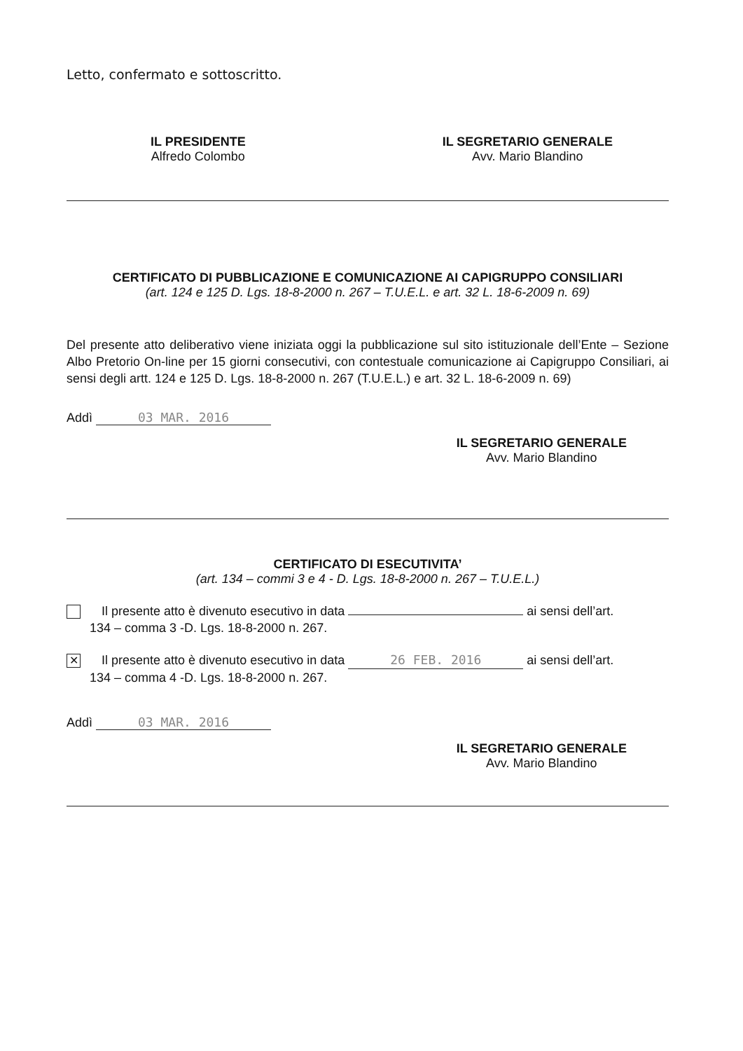Letto, confermato e sottoscritto.
IL PRESIDENTE
Alfredo Colombo
IL SEGRETARIO GENERALE
Avv. Mario Blandino
CERTIFICATO DI PUBBLICAZIONE E COMUNICAZIONE AI CAPIGRUPPO CONSILIARI
(art. 124 e 125 D. Lgs. 18-8-2000 n. 267 – T.U.E.L. e art. 32 L. 18-6-2009 n. 69)
Del presente atto deliberativo viene iniziata oggi la pubblicazione sul sito istituzionale dell’Ente – Sezione Albo Pretorio On-line per 15 giorni consecutivi, con contestuale comunicazione ai Capigruppo Consiliari, ai sensi degli artt. 124 e 125 D. Lgs. 18-8-2000 n. 267 (T.U.E.L.) e art. 32 L. 18-6-2009 n. 69)
Addì 03 MAR. 2016
IL SEGRETARIO GENERALE
Avv. Mario Blandino
CERTIFICATO DI ESECUTIVITA’
(art. 134 – commi 3 e 4 - D. Lgs. 18-8-2000 n. 267 – T.U.E.L.)
Il presente atto è divenuto esecutivo in data ai sensi dell’art.
134 – comma 3 -D. Lgs. 18-8-2000 n. 267.
✕ Il presente atto è divenuto esecutivo in data 26 FEB. 2016 ai sensi dell’art.
134 – comma 4 -D. Lgs. 18-8-2000 n. 267.
Addì 03 MAR. 2016
IL SEGRETARIO GENERALE
Avv. Mario Blandino